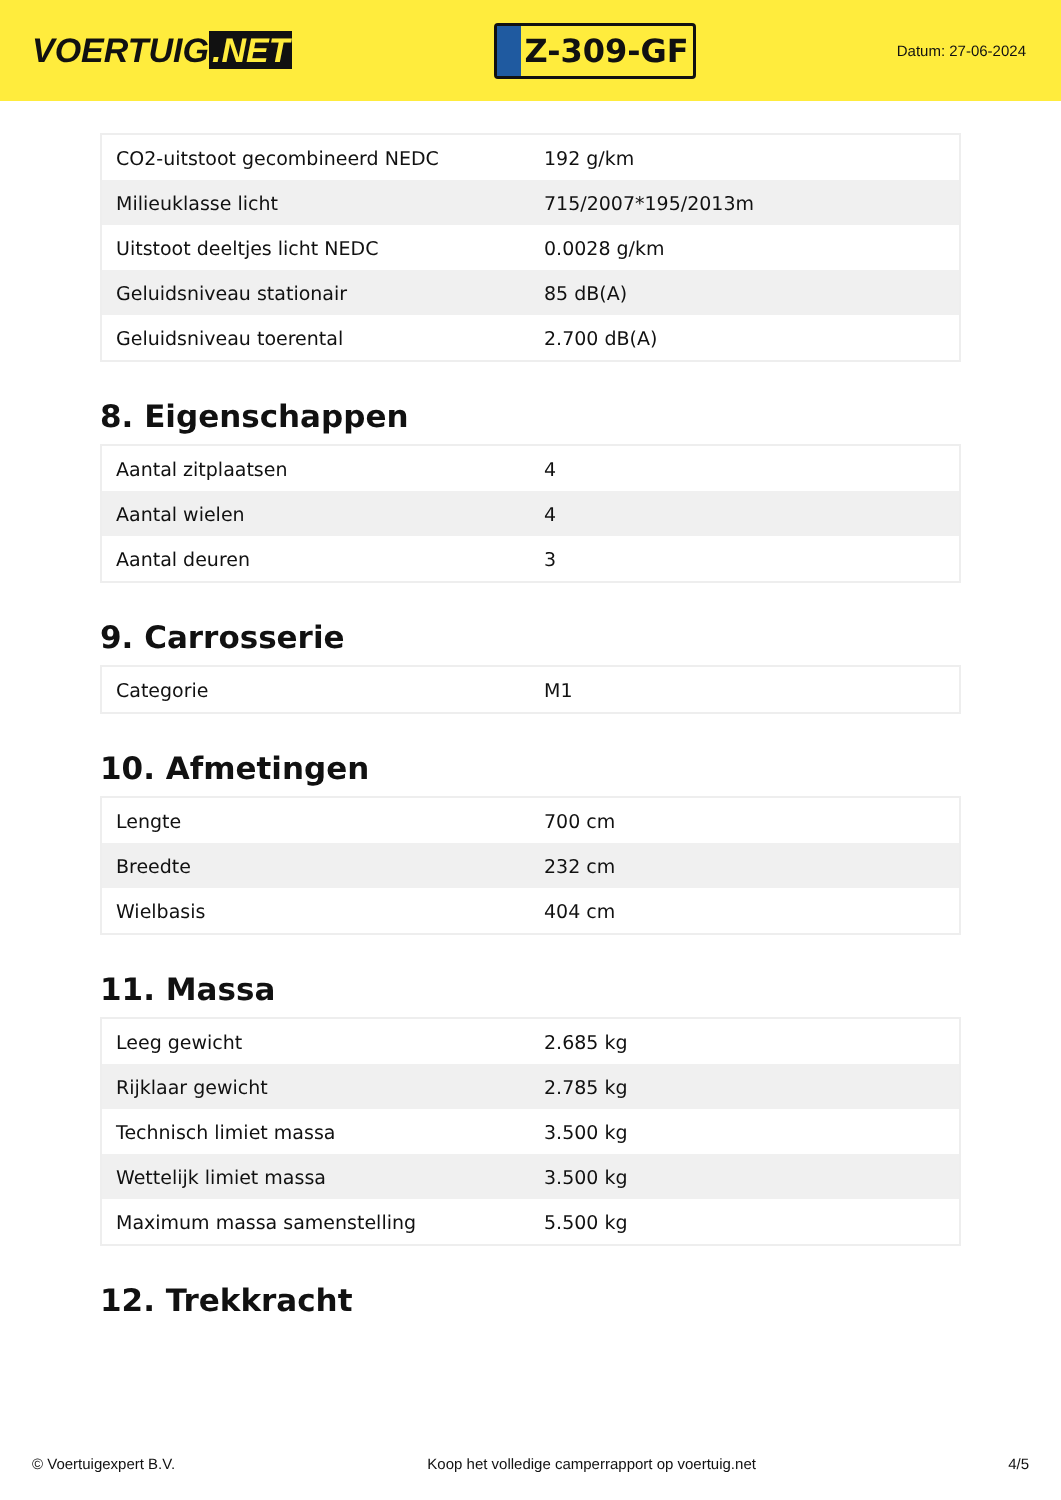VOERTUIG.NET
Z-309-GF
Datum: 27-06-2024
| CO2-uitstoot gecombineerd NEDC | 192 g/km |
| Milieuklasse licht | 715/2007*195/2013m |
| Uitstoot deeltjes licht NEDC | 0.0028 g/km |
| Geluidsniveau stationair | 85 dB(A) |
| Geluidsniveau toerental | 2.700 dB(A) |
8. Eigenschappen
| Aantal zitplaatsen | 4 |
| Aantal wielen | 4 |
| Aantal deuren | 3 |
9. Carrosserie
| Categorie | M1 |
10. Afmetingen
| Lengte | 700 cm |
| Breedte | 232 cm |
| Wielbasis | 404 cm |
11. Massa
| Leeg gewicht | 2.685 kg |
| Rijklaar gewicht | 2.785 kg |
| Technisch limiet massa | 3.500 kg |
| Wettelijk limiet massa | 3.500 kg |
| Maximum massa samenstelling | 5.500 kg |
12. Trekkracht
© Voertuigexpert B.V. Koop het volledige camperrapport op voertuig.net 4/5